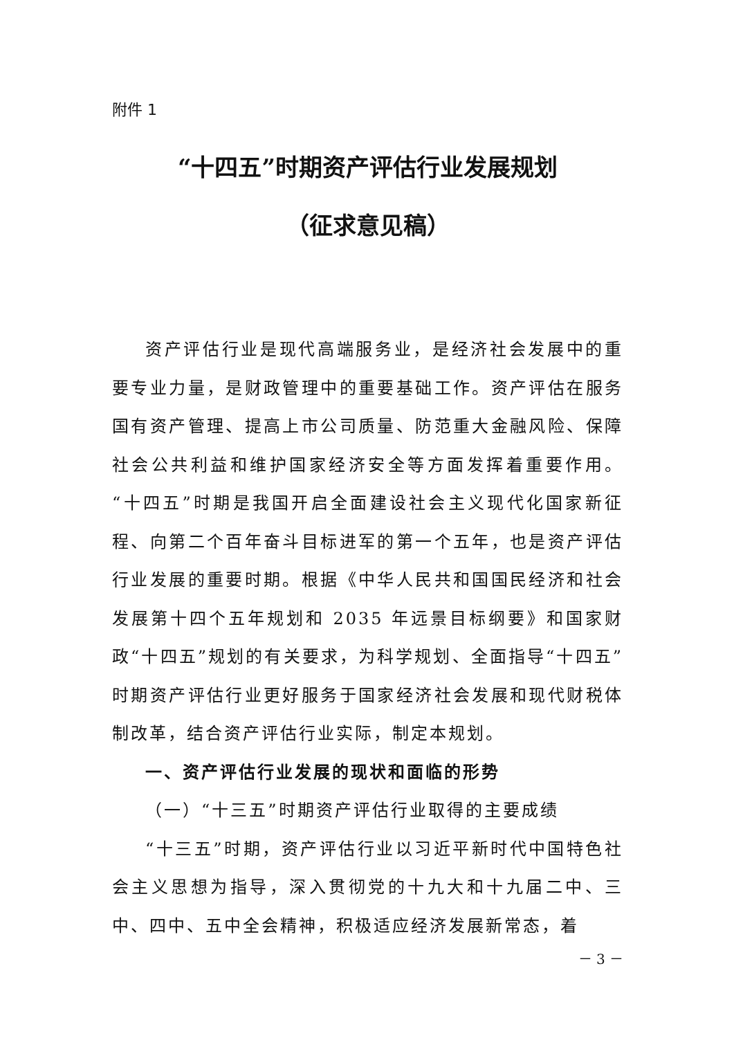附件 1
“十四五”时期资产评估行业发展规划
（征求意见稿）
资产评估行业是现代高端服务业，是经济社会发展中的重要专业力量，是财政管理中的重要基础工作。资产评估在服务国有资产管理、提高上市公司质量、防范重大金融风险、保障社会公共利益和维护国家经济安全等方面发挥着重要作用。“十四五”时期是我国开启全面建设社会主义现代化国家新征程、向第二个百年奋斗目标进军的第一个五年，也是资产评估行业发展的重要时期。根据《中华人民共和国国民经济和社会发展第十四个五年规划和 2035 年远景目标纲要》和国家财政“十四五”规划的有关要求，为科学规划、全面指导“十四五”时期资产评估行业更好服务于国家经济社会发展和现代财税体制改革，结合资产评估行业实际，制定本规划。
一、资产评估行业发展的现状和面临的形势
（一）“十三五”时期资产评估行业取得的主要成绩
“十三五”时期，资产评估行业以习近平新时代中国特色社会主义思想为指导，深入贯彻党的十九大和十九届二中、三中、四中、五中全会精神，积极适应经济发展新常态，着
－ 3 －